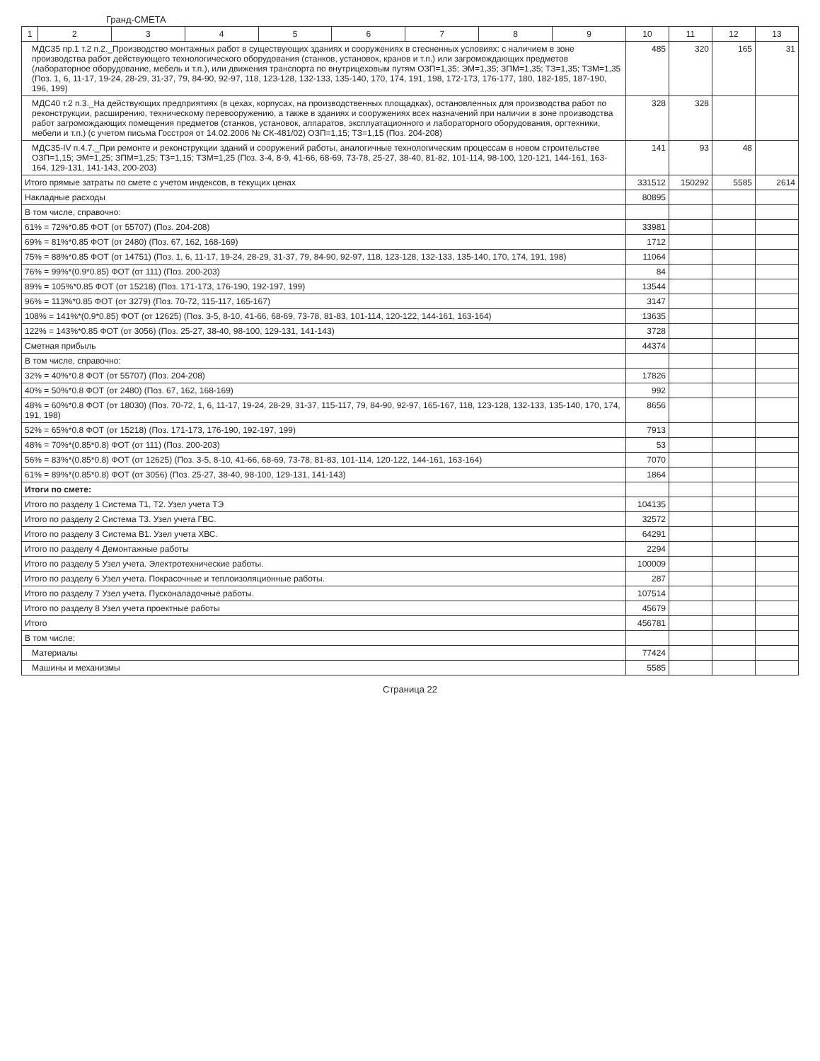Гранд-СМЕТА
| 1 | 2 | 3 | 4 | 5 | 6 | 7 | 8 | 9 | 10 | 11 | 12 | 13 |
| --- | --- | --- | --- | --- | --- | --- | --- | --- | --- | --- | --- | --- |
| МДС35 пр.1 т.2 п.2._Производство монтажных работ в существующих зданиях и сооружениях в стесненных условиях: с наличием в зоне производства работ действующего технологического оборудования (станков, установок, кранов и т.п.) или загромождающих предметов (лабораторное оборудование, мебель и т.п.), или движения транспорта по внутрицеховым путям ОЗП=1,35; ЭМ=1,35; ЗПМ=1,35; ТЗ=1,35; ТЗМ=1,35 (Поз. 1, 6, 11-17, 19-24, 28-29, 31-37, 79, 84-90, 92-97, 118, 123-128, 132-133, 135-140, 170, 174, 191, 198, 172-173, 176-177, 180, 182-185, 187-190, 196, 199) | | | | | | | | | 485 | 320 | 165 | 31 |
| МДС40 т.2 п.3._На действующих предприятиях (в цехах, корпусах, на производственных площадках), остановленных для производства работ по реконструкции, расширению, техническому перевооружению, а также в зданиях и сооружениях всех назначений при наличии в зоне производства работ загромождающих помещения предметов (станков, установок, аппаратов, эксплуатационного и лабораторного оборудования, оргтехники, мебели и т.п.) (с учетом письма Госстроя от 14.02.2006 № СК-481/02) ОЗП=1,15; ТЗ=1,15 (Поз. 204-208) | | | | | | | | | 328 | 328 | | |
| МДС35-IV п.4.7._При ремонте и реконструкции зданий и сооружений работы, аналогичные технологическим процессам в новом строительстве ОЗП=1,15; ЭМ=1,25; ЗПМ=1,25; ТЗ=1,15; ТЗМ=1,25 (Поз. 3-4, 8-9, 41-66, 68-69, 73-78, 25-27, 38-40, 81-82, 101-114, 98-100, 120-121, 144-161, 163-164, 129-131, 141-143, 200-203) | | | | | | | | | 141 | 93 | 48 | |
| Итого прямые затраты по смете с учетом индексов, в текущих ценах | | | | | | | | | 331512 | 150292 | 5585 | 2614 |
| Накладные расходы | | | | | | | | | 80895 | | | |
| В том числе, справочно: | | | | | | | | | | | | |
| 61% = 72%*0.85 ФОТ (от 55707) (Поз. 204-208) | | | | | | | | | 33981 | | | |
| 69% = 81%*0.85 ФОТ (от 2480) (Поз. 67, 162, 168-169) | | | | | | | | | 1712 | | | |
| 75% = 88%*0.85 ФОТ (от 14751) (Поз. 1, 6, 11-17, 19-24, 28-29, 31-37, 79, 84-90, 92-97, 118, 123-128, 132-133, 135-140, 170, 174, 191, 198) | | | | | | | | | 11064 | | | |
| 76% = 99%*(0.9*0.85) ФОТ (от 111) (Поз. 200-203) | | | | | | | | | 84 | | | |
| 89% = 105%*0.85 ФОТ (от 15218) (Поз. 171-173, 176-190, 192-197, 199) | | | | | | | | | 13544 | | | |
| 96% = 113%*0.85 ФОТ (от 3279) (Поз. 70-72, 115-117, 165-167) | | | | | | | | | 3147 | | | |
| 108% = 141%*(0.9*0.85) ФОТ (от 12625) (Поз. 3-5, 8-10, 41-66, 68-69, 73-78, 81-83, 101-114, 120-122, 144-161, 163-164) | | | | | | | | | 13635 | | | |
| 122% = 143%*0.85 ФОТ (от 3056) (Поз. 25-27, 38-40, 98-100, 129-131, 141-143) | | | | | | | | | 3728 | | | |
| Сметная прибыль | | | | | | | | | 44374 | | | |
| В том числе, справочно: | | | | | | | | | | | | |
| 32% = 40%*0.8 ФОТ (от 55707) (Поз. 204-208) | | | | | | | | | 17826 | | | |
| 40% = 50%*0.8 ФОТ (от 2480) (Поз. 67, 162, 168-169) | | | | | | | | | 992 | | | |
| 48% = 60%*0.8 ФОТ (от 18030) (Поз. 70-72, 1, 6, 11-17, 19-24, 28-29, 31-37, 115-117, 79, 84-90, 92-97, 165-167, 118, 123-128, 132-133, 135-140, 170, 174, 191, 198) | | | | | | | | | 8656 | | | |
| 52% = 65%*0.8 ФОТ (от 15218) (Поз. 171-173, 176-190, 192-197, 199) | | | | | | | | | 7913 | | | |
| 48% = 70%*(0.85*0.8) ФОТ (от 111) (Поз. 200-203) | | | | | | | | | 53 | | | |
| 56% = 83%*(0.85*0.8) ФОТ (от 12625) (Поз. 3-5, 8-10, 41-66, 68-69, 73-78, 81-83, 101-114, 120-122, 144-161, 163-164) | | | | | | | | | 7070 | | | |
| 61% = 89%*(0.85*0.8) ФОТ (от 3056) (Поз. 25-27, 38-40, 98-100, 129-131, 141-143) | | | | | | | | | 1864 | | | |
| Итоги по смете: | | | | | | | | | | | | |
| Итого по разделу 1 Система Т1, Т2. Узел учета ТЭ | | | | | | | | | 104135 | | | |
| Итого по разделу 2 Система Т3. Узел учета ГВС. | | | | | | | | | 32572 | | | |
| Итого по разделу 3 Система В1. Узел учета ХВС. | | | | | | | | | 64291 | | | |
| Итого по разделу 4 Демонтажные работы | | | | | | | | | 2294 | | | |
| Итого по разделу 5 Узел учета. Электротехнические работы. | | | | | | | | | 100009 | | | |
| Итого по разделу 6 Узел учета. Покрасочные и теплоизоляционные работы. | | | | | | | | | 287 | | | |
| Итого по разделу 7 Узел учета. Пусконаладочные работы. | | | | | | | | | 107514 | | | |
| Итого по разделу 8 Узел учета проектные работы | | | | | | | | | 45679 | | | |
| Итого | | | | | | | | | 456781 | | | |
| В том числе: | | | | | | | | | | | | |
| Материалы | | | | | | | | | 77424 | | | |
| Машины и механизмы | | | | | | | | | 5585 | | | |
Страница 22